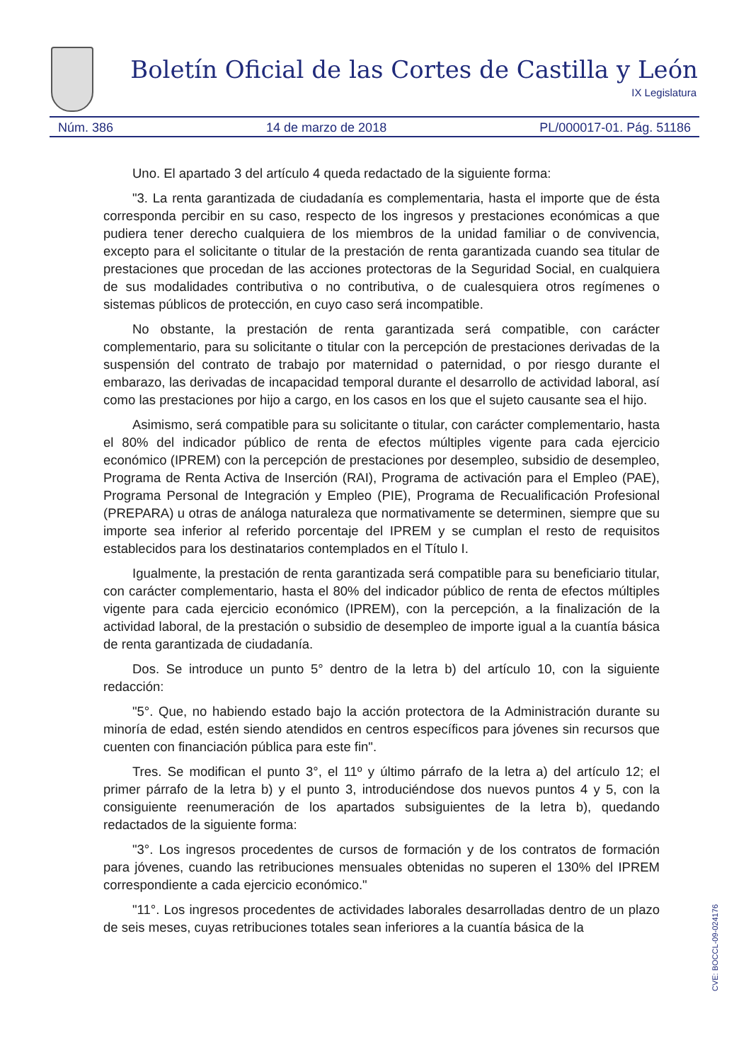Boletín Oficial de las Cortes de Castilla y León
IX Legislatura
Núm. 386 14 de marzo de 2018 PL/000017-01. Pág. 51186
Uno. El apartado 3 del artículo 4 queda redactado de la siguiente forma:
"3. La renta garantizada de ciudadanía es complementaria, hasta el importe que de ésta corresponda percibir en su caso, respecto de los ingresos y prestaciones económicas a que pudiera tener derecho cualquiera de los miembros de la unidad familiar o de convivencia, excepto para el solicitante o titular de la prestación de renta garantizada cuando sea titular de prestaciones que procedan de las acciones protectoras de la Seguridad Social, en cualquiera de sus modalidades contributiva o no contributiva, o de cualesquiera otros regímenes o sistemas públicos de protección, en cuyo caso será incompatible.
No obstante, la prestación de renta garantizada será compatible, con carácter complementario, para su solicitante o titular con la percepción de prestaciones derivadas de la suspensión del contrato de trabajo por maternidad o paternidad, o por riesgo durante el embarazo, las derivadas de incapacidad temporal durante el desarrollo de actividad laboral, así como las prestaciones por hijo a cargo, en los casos en los que el sujeto causante sea el hijo.
Asimismo, será compatible para su solicitante o titular, con carácter complementario, hasta el 80% del indicador público de renta de efectos múltiples vigente para cada ejercicio económico (IPREM) con la percepción de prestaciones por desempleo, subsidio de desempleo, Programa de Renta Activa de Inserción (RAI), Programa de activación para el Empleo (PAE), Programa Personal de Integración y Empleo (PIE), Programa de Recualificación Profesional (PREPARA) u otras de análoga naturaleza que normativamente se determinen, siempre que su importe sea inferior al referido porcentaje del IPREM y se cumplan el resto de requisitos establecidos para los destinatarios contemplados en el Título I.
Igualmente, la prestación de renta garantizada será compatible para su beneficiario titular, con carácter complementario, hasta el 80% del indicador público de renta de efectos múltiples vigente para cada ejercicio económico (IPREM), con la percepción, a la finalización de la actividad laboral, de la prestación o subsidio de desempleo de importe igual a la cuantía básica de renta garantizada de ciudadanía.
Dos. Se introduce un punto 5° dentro de la letra b) del artículo 10, con la siguiente redacción:
"5°. Que, no habiendo estado bajo la acción protectora de la Administración durante su minoría de edad, estén siendo atendidos en centros específicos para jóvenes sin recursos que cuenten con financiación pública para este fin".
Tres. Se modifican el punto 3°, el 11º y último párrafo de la letra a) del artículo 12; el primer párrafo de la letra b) y el punto 3, introduciéndose dos nuevos puntos 4 y 5, con la consiguiente reenumeración de los apartados subsiguientes de la letra b), quedando redactados de la siguiente forma:
"3°. Los ingresos procedentes de cursos de formación y de los contratos de formación para jóvenes, cuando las retribuciones mensuales obtenidas no superen el 130% del IPREM correspondiente a cada ejercicio económico."
"11°. Los ingresos procedentes de actividades laborales desarrolladas dentro de un plazo de seis meses, cuyas retribuciones totales sean inferiores a la cuantía básica de la
CVE: BOCCL-09-024176